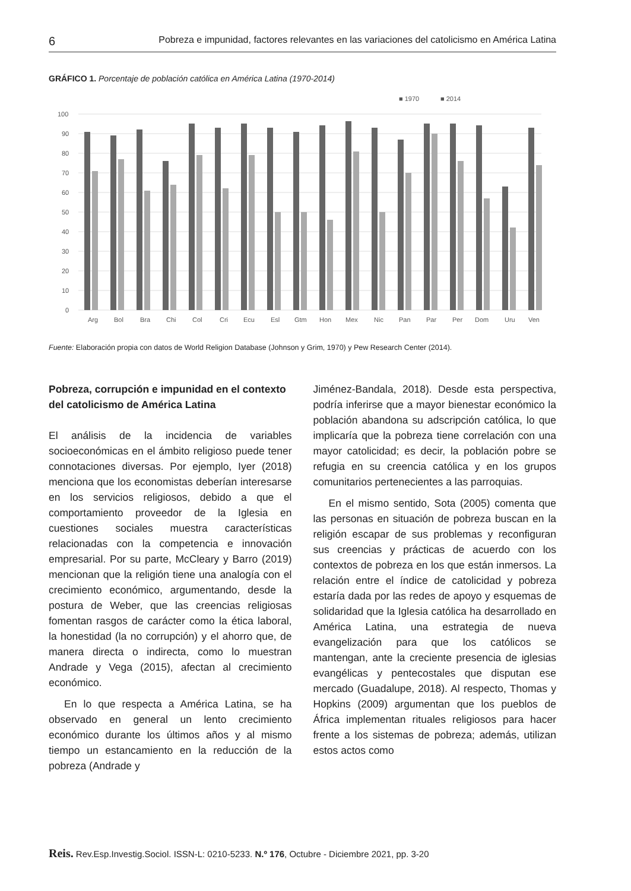6 Pobreza e impunidad, factores relevantes en las variaciones del catolicismo en América Latina
GRÁFICO 1. Porcentaje de población católica en América Latina (1970-2014)
■ 1970
■ 2014
100
90
80
70
60
50
40
30
20
10
0
Arg
Bol
Bra
Chi
Col
Cri
Ecu
Esl
Gtm
Hon
Mex
Nic
Pan
Par
Per
Dom
Uru
Ven
Fuente: Elaboración propia con datos de World Religion Database (Johnson y Grim, 1970) y Pew Research Center (2014).
Pobreza, corrupción e impunidad en el contexto del catolicismo de América Latina
El análisis de la incidencia de variables socioeconómicas en el ámbito religioso puede tener connotaciones diversas. Por ejemplo, Iyer (2018) menciona que los economistas deberían interesarse en los servicios religiosos, debido a que el comportamiento proveedor de la Iglesia en cuestiones sociales muestra características relacionadas con la competencia e innovación empresarial. Por su parte, McCleary y Barro (2019) mencionan que la religión tiene una analogía con el crecimiento económico, argumentando, desde la postura de Weber, que las creencias religiosas fomentan rasgos de carácter como la ética laboral, la honestidad (la no corrupción) y el ahorro que, de manera directa o indirecta, como lo muestran Andrade y Vega (2015), afectan al crecimiento económico.
En lo que respecta a América Latina, se ha observado en general un lento crecimiento económico durante los últimos años y al mismo tiempo un estancamiento en la reducción de la pobreza (Andrade y
Jiménez-Bandala, 2018). Desde esta perspectiva, podría inferirse que a mayor bienestar económico la población abandona su adscripción católica, lo que implicaría que la pobreza tiene correlación con una mayor catolicidad; es decir, la población pobre se refugia en su creencia católica y en los grupos comunitarios pertenecientes a las parroquias.
En el mismo sentido, Sota (2005) comenta que las personas en situación de pobreza buscan en la religión escapar de sus problemas y reconfiguran sus creencias y prácticas de acuerdo con los contextos de pobreza en los que están inmersos. La relación entre el índice de catolicidad y pobreza estaría dada por las redes de apoyo y esquemas de solidaridad que la Iglesia católica ha desarrollado en América Latina, una estrategia de nueva evangelización para que los católicos se mantengan, ante la creciente presencia de iglesias evangélicas y pentecostales que disputan ese mercado (Guadalupe, 2018). Al respecto, Thomas y Hopkins (2009) argumentan que los pueblos de África implementan rituales religiosos para hacer frente a los sistemas de pobreza; además, utilizan estos actos como
Reis. Rev.Esp.Investig.Sociol. ISSN-L: 0210-5233. N.º 176, Octubre - Diciembre 2021, pp. 3-20